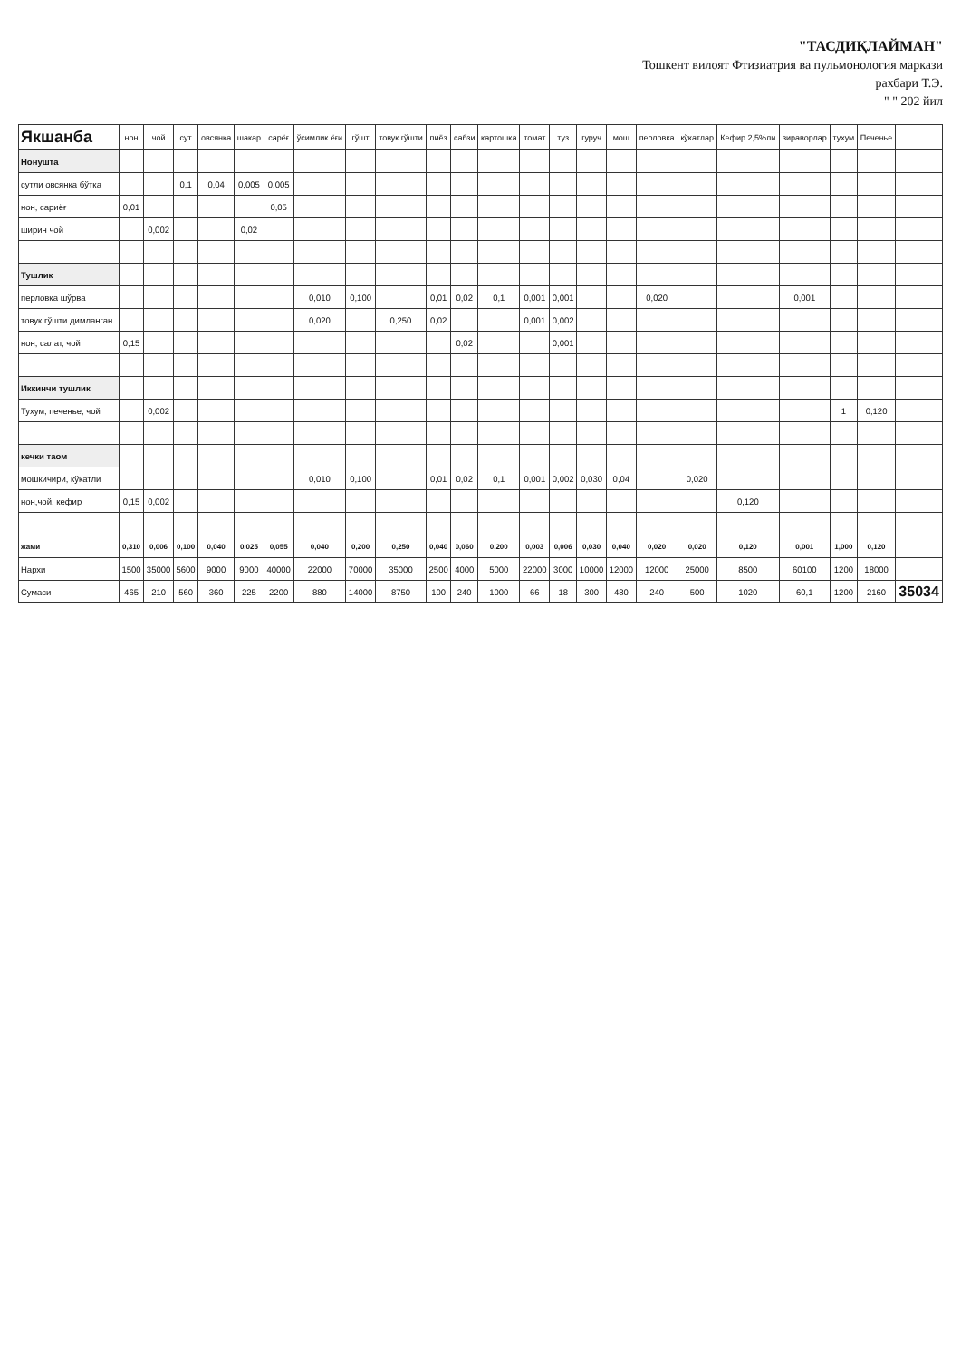"ТАСДИҚЛАЙМАН"
Тошкент вилоят Фтизиатрия ва пульмонология маркази
рахбари Т.Э.
" " 202 йил
| Якшанба | нон | чой | сут | овсянка | шакар | сарёғ | ўсимлик ёғи | гўшт | товук гўшти | пиёз | сабзи | картошка | томат | туз | гуруч | мош | перловка | кўкатлар | Кефир 2,5%ли | зираворлар | тухум | Печенье | |
| --- | --- | --- | --- | --- | --- | --- | --- | --- | --- | --- | --- | --- | --- | --- | --- | --- | --- | --- | --- | --- | --- | --- | --- |
| Нонушта | | | | | | | | | | | | | | | | | | | | | | | |
| сутли овсянка бўтка | | | 0,1 | 0,04 | 0,005 | 0,005 | | | | | | | | | | | | | | | | | |
| нон, сариёғ | 0,01 | | | | | 0,05 | | | | | | | | | | | | | | | | | |
| ширин чой | | 0,002 | | | 0,02 | | | | | | | | | | | | | | | | | | |
| Тушлик | | | | | | | | | | | | | | | | | | | | | | | |
| перловка шўрва | | | | | | | 0,010 | 0,100 | | 0,01 | 0,02 | 0,1 | 0,001 | 0,001 | | | 0,020 | | | 0,001 | | | |
| товук гўшти димланган | | | | | | | 0,020 | | 0,250 | 0,02 | | | 0,001 | 0,002 | | | | | | | | | |
| нон, салат, чой | 0,15 | | | | | | | | | | 0,02 | | | 0,001 | | | | | | | | | |
| Иккинчи тушлик | | | | | | | | | | | | | | | | | | | | | | | |
| Тухум, печенье, чой | | 0,002 | | | | | | | | | | | | | | | | | | | 1 | 0,120 | |
| кечки таом | | | | | | | | | | | | | | | | | | | | | | | |
| мошкичири, кўкатли | | | | | | | 0,010 | 0,100 | | 0,01 | 0,02 | 0,1 | 0,001 | 0,002 | 0,030 | 0,04 | | 0,020 | | | | | |
| нон,чой, кефир | 0,15 | 0,002 | | | | | | | | | | | | | | | | | 0,120 | | | | |
| жами | 0,310 | 0,006 | 0,100 | 0,040 | 0,025 | 0,055 | 0,040 | 0,200 | 0,250 | 0,040 | 0,060 | 0,200 | 0,003 | 0,006 | 0,030 | 0,040 | 0,020 | 0,020 | 0,120 | 0,001 | 1,000 | 0,120 | |
| Нархи | 1500 | 35000 | 5600 | 9000 | 9000 | 40000 | 22000 | 70000 | 35000 | 2500 | 4000 | 5000 | 22000 | 3000 | 10000 | 12000 | 12000 | 25000 | 8500 | 60100 | 1200 | 18000 | |
| Сумаси | 465 | 210 | 560 | 360 | 225 | 2200 | 880 | 14000 | 8750 | 100 | 240 | 1000 | 66 | 18 | 300 | 480 | 240 | 500 | 1020 | 60,1 | 1200 | 2160 | 35034 |